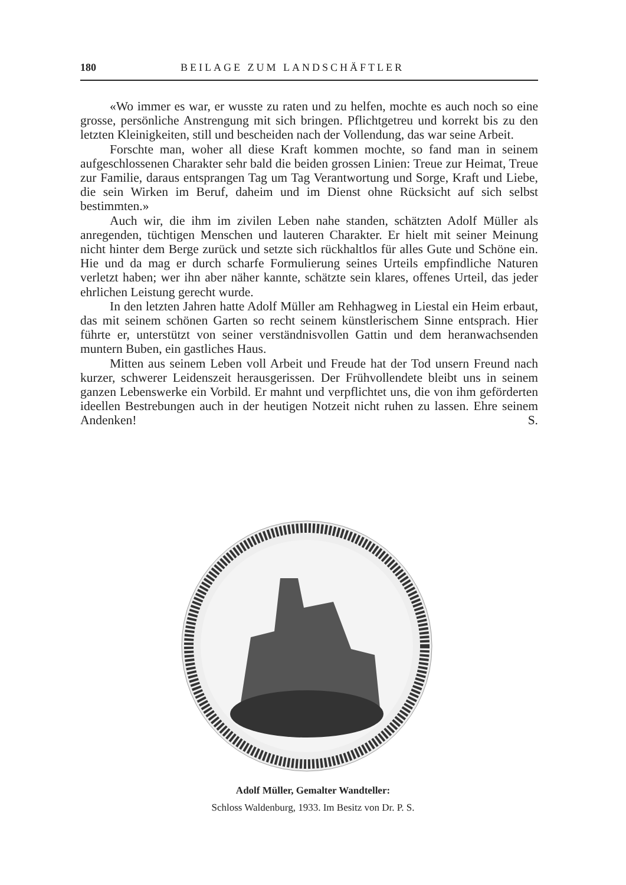180 BEILAGE ZUM LANDSCHÄFTLER
«Wo immer es war, er wusste zu raten und zu helfen, mochte es auch noch so eine grosse, persönliche Anstrengung mit sich bringen. Pflichtgetreu und korrekt bis zu den letzten Kleinigkeiten, still und bescheiden nach der Vollendung, das war seine Arbeit.
Forschte man, woher all diese Kraft kommen mochte, so fand man in seinem aufgeschlossenen Charakter sehr bald die beiden grossen Linien: Treue zur Heimat, Treue zur Familie, daraus entsprangen Tag um Tag Verantwortung und Sorge, Kraft und Liebe, die sein Wirken im Beruf, daheim und im Dienst ohne Rücksicht auf sich selbst bestimmten.»
Auch wir, die ihm im zivilen Leben nahe standen, schätzten Adolf Müller als anregenden, tüchtigen Menschen und lauteren Charakter. Er hielt mit seiner Meinung nicht hinter dem Berge zurück und setzte sich rückhaltlos für alles Gute und Schöne ein. Hie und da mag er durch scharfe Formulierung seines Urteils empfindliche Naturen verletzt haben; wer ihn aber näher kannte, schätzte sein klares, offenes Urteil, das jeder ehrlichen Leistung gerecht wurde.
In den letzten Jahren hatte Adolf Müller am Rehhagweg in Liestal ein Heim erbaut, das mit seinem schönen Garten so recht seinem künstlerischem Sinne entsprach. Hier führte er, unterstützt von seiner verständnisvollen Gattin und dem heranwachsenden muntern Buben, ein gastliches Haus.
Mitten aus seinem Leben voll Arbeit und Freude hat der Tod unsern Freund nach kurzer, schwerer Leidenszeit herausgerissen. Der Frühvollendete bleibt uns in seinem ganzen Lebenswerke ein Vorbild. Er mahnt und verpflichtet uns, die von ihm geförderten ideellen Bestrebungen auch in der heutigen Notzeit nicht ruhen zu lassen. Ehre seinem Andenken! S.
Adolf Müller, Gemalter Wandteller:
Schloss Waldenburg, 1933. Im Besitz von Dr. P. S.